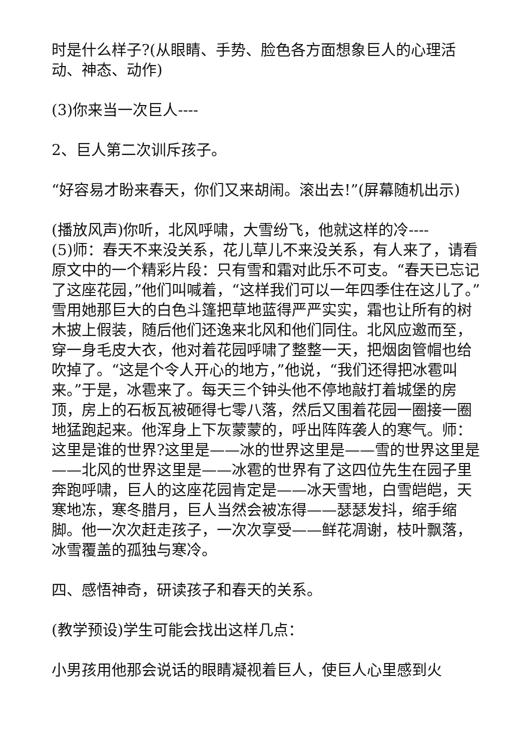时是什么样子?(从眼睛、手势、脸色各方面想象巨人的心理活动、神态、动作)
(3)你来当一次巨人----
2、巨人第二次训斥孩子。
“好容易才盼来春天，你们又来胡闹。滚出去!”(屏幕随机出示)
(播放风声)你听，北风呼啸，大雪纷飞，他就这样的冷----
(5)师：春天不来没关系，花儿草儿不来没关系，有人来了，请看原文中的一个精彩片段：只有雪和霜对此乐不可支。“春天已忘记了这座花园，”他们叫喊着，“这样我们可以一年四季住在这儿了。”雪用她那巨大的白色斗篷把草地蓝得严严实实，霜也让所有的树木披上假装，随后他们还逸来北风和他们同住。北风应邀而至，穿一身毛皮大衣，他对着花园呼啸了整整一天，把烟囱管帽也给吹掉了。“这是个令人开心的地方，”他说，“我们还得把冰雹叫来。”于是，冰雹来了。每天三个钟头他不停地敲打着城堡的房顶，房上的石板瓦被砸得七零八落，然后又围着花园一圈接一圈地猛跑起来。他浑身上下灰蒙蒙的，呼出阵阵袭人的寒气。师：这里是谁的世界?这里是——冰的世界这里是——雪的世界这里是——北风的世界这里是——冰雹的世界有了这四位先生在园子里奔跑呼啸，巨人的这座花园肯定是——冰天雪地，白雪皑皑，天寒地冻，寒冬腊月，巨人当然会被冻得——瑟瑟发抖，缩手缩脚。他一次次赶走孩子，一次次享受——鲜花凋谢，枝叶飘落，冰雪覆盖的孤独与寒冷。
四、感悟神奇，研读孩子和春天的关系。
(教学预设)学生可能会找出这样几点：
小男孩用他那会说话的眼睛凝视着巨人，使巨人心里感到火